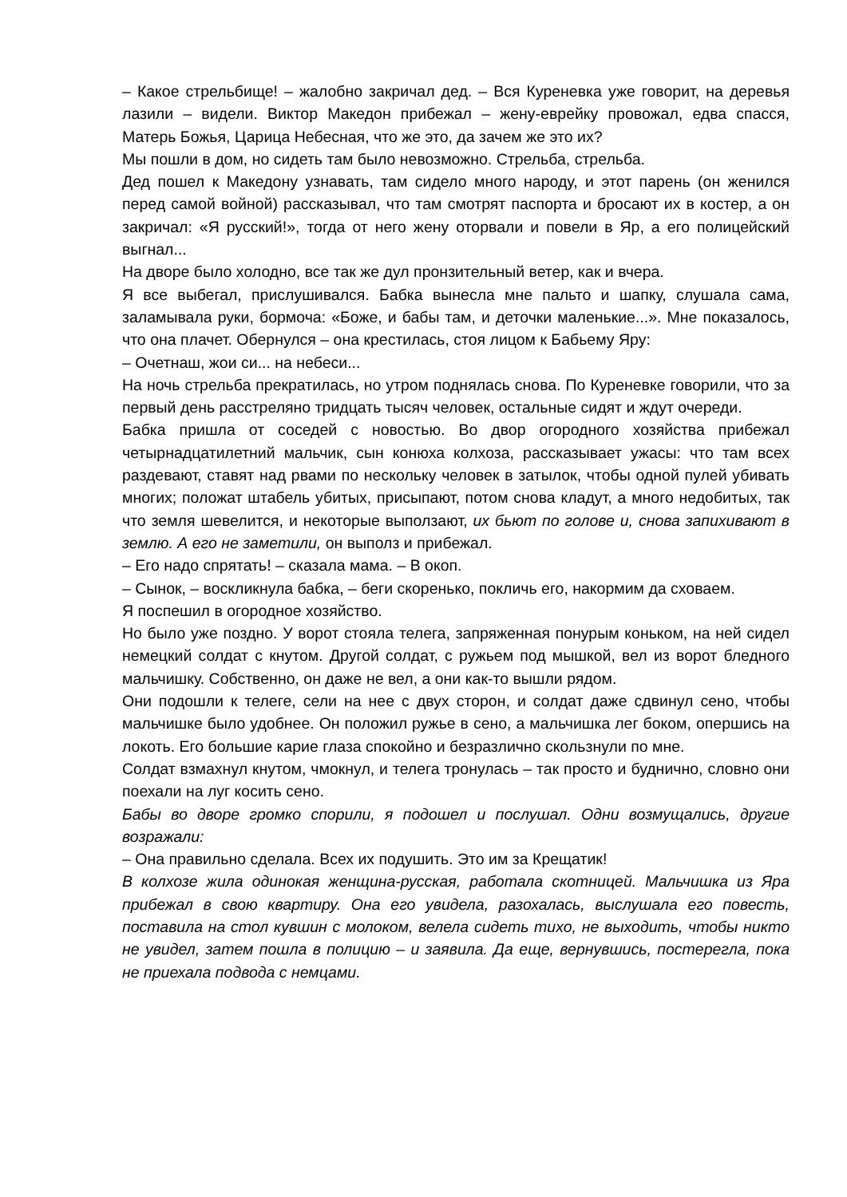– Какое стрельбище! – жалобно закричал дед. – Вся Куреневка уже говорит, на деревья лазили – видели. Виктор Македон прибежал – жену-еврейку провожал, едва спасся, Матерь Божья, Царица Небесная, что же это, да зачем же это их?
Мы пошли в дом, но сидеть там было невозможно. Стрельба, стрельба.
Дед пошел к Македону узнавать, там сидело много народу, и этот парень (он женился перед самой войной) рассказывал, что там смотрят паспорта и бросают их в костер, а он закричал: «Я русский!», тогда от него жену оторвали и повели в Яр, а его полицейский выгнал...
На дворе было холодно, все так же дул пронзительный ветер, как и вчера.
Я все выбегал, прислушивался. Бабка вынесла мне пальто и шапку, слушала сама, заламывала руки, бормоча: «Боже, и бабы там, и деточки маленькие...». Мне показалось, что она плачет. Обернулся – она крестилась, стоя лицом к Бабьему Яру:
– Очетнаш, жои си... на небеси...
На ночь стрельба прекратилась, но утром поднялась снова. По Куреневке говорили, что за первый день расстреляно тридцать тысяч человек, остальные сидят и ждут очереди.
Бабка пришла от соседей с новостью. Во двор огородного хозяйства прибежал четырнадцатилетний мальчик, сын конюха колхоза, рассказывает ужасы: что там всех раздевают, ставят над рвами по нескольку человек в затылок, чтобы одной пулей убивать многих; положат штабель убитых, присыпают, потом снова кладут, а много недобитых, так что земля шевелится, и некоторые выползают, их бьют по голове и, снова запихивают в землю. А его не заметили, он выполз и прибежал.
– Его надо спрятать! – сказала мама. – В окоп.
– Сынок, – воскликнула бабка, – беги скоренько, покличь его, накормим да сховаем.
Я поспешил в огородное хозяйство.
Но было уже поздно. У ворот стояла телега, запряженная понурым коньком, на ней сидел немецкий солдат с кнутом. Другой солдат, с ружьем под мышкой, вел из ворот бледного мальчишку. Собственно, он даже не вел, а они как-то вышли рядом.
Они подошли к телеге, сели на нее с двух сторон, и солдат даже сдвинул сено, чтобы мальчишке было удобнее. Он положил ружье в сено, а мальчишка лег боком, опершись на локоть. Его большие карие глаза спокойно и безразлично скользнули по мне.
Солдат взмахнул кнутом, чмокнул, и телега тронулась – так просто и буднично, словно они поехали на луг косить сено.
Бабы во дворе громко спорили, я подошел и послушал. Одни возмущались, другие возражали:
– Она правильно сделала. Всех их подушить. Это им за Крещатик!
В колхозе жила одинокая женщина-русская, работала скотницей. Мальчишка из Яра прибежал в свою квартиру. Она его увидела, разохалась, выслушала его повесть, поставила на стол кувшин с молоком, велела сидеть тихо, не выходить, чтобы никто не увидел, затем пошла в полицию – и заявила. Да еще, вернувшись, постерегла, пока не приехала подвода с немцами.